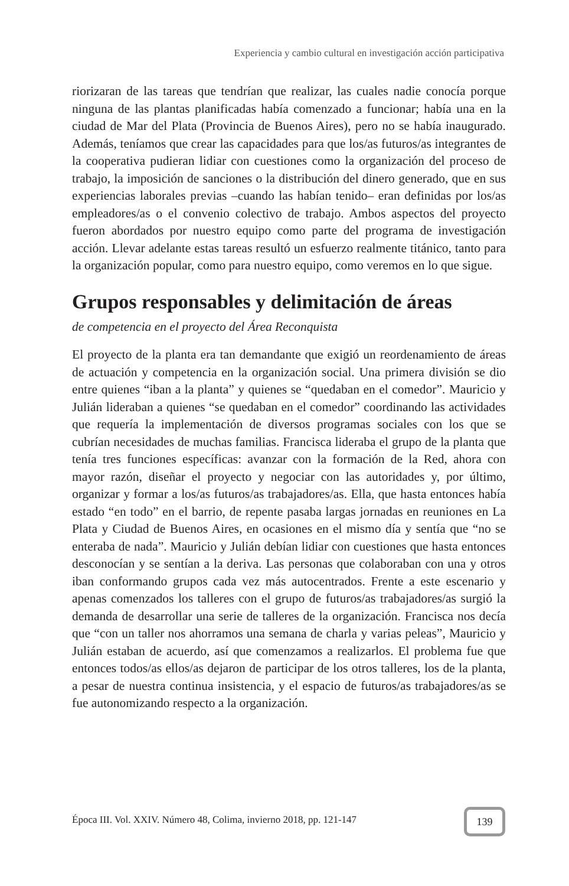Experiencia y cambio cultural en investigación acción participativa
riorizaran de las tareas que tendrían que realizar, las cuales nadie conocía porque ninguna de las plantas planificadas había comenzado a funcionar; había una en la ciudad de Mar del Plata (Provincia de Buenos Aires), pero no se había inaugurado. Además, teníamos que crear las capacidades para que los/as futuros/as integrantes de la cooperativa pudieran lidiar con cuestiones como la organización del proceso de trabajo, la imposición de sanciones o la distribución del dinero generado, que en sus experiencias laborales previas –cuando las habían tenido– eran definidas por los/as empleadores/as o el convenio colectivo de trabajo. Ambos aspectos del proyecto fueron abordados por nuestro equipo como parte del programa de investigación acción. Llevar adelante estas tareas resultó un esfuerzo realmente titánico, tanto para la organización popular, como para nuestro equipo, como veremos en lo que sigue.
Grupos responsables y delimitación de áreas
de competencia en el proyecto del Área Reconquista
El proyecto de la planta era tan demandante que exigió un reordenamiento de áreas de actuación y competencia en la organización social. Una primera división se dio entre quienes “iban a la planta” y quienes se “quedaban en el comedor”. Mauricio y Julián lideraban a quienes “se quedaban en el comedor” coordinando las actividades que requería la implementación de diversos programas sociales con los que se cubrían necesidades de muchas familias. Francisca lideraba el grupo de la planta que tenía tres funciones específicas: avanzar con la formación de la Red, ahora con mayor razón, diseñar el proyecto y negociar con las autoridades y, por último, organizar y formar a los/as futuros/as trabajadores/as. Ella, que hasta entonces había estado “en todo” en el barrio, de repente pasaba largas jornadas en reuniones en La Plata y Ciudad de Buenos Aires, en ocasiones en el mismo día y sentía que “no se enteraba de nada”. Mauricio y Julián debían lidiar con cuestiones que hasta entonces desconocían y se sentían a la deriva. Las personas que colaboraban con una y otros iban conformando grupos cada vez más autocentrados. Frente a este escenario y apenas comenzados los talleres con el grupo de futuros/as trabajadores/as surgió la demanda de desarrollar una serie de talleres de la organización. Francisca nos decía que “con un taller nos ahorramos una semana de charla y varias peleas”, Mauricio y Julián estaban de acuerdo, así que comenzamos a realizarlos. El problema fue que entonces todos/as ellos/as dejaron de participar de los otros talleres, los de la planta, a pesar de nuestra continua insistencia, y el espacio de futuros/as trabajadores/as se fue autonomizando respecto a la organización.
Época III. Vol. XXIV. Número 48, Colima, invierno 2018, pp. 121-147
139